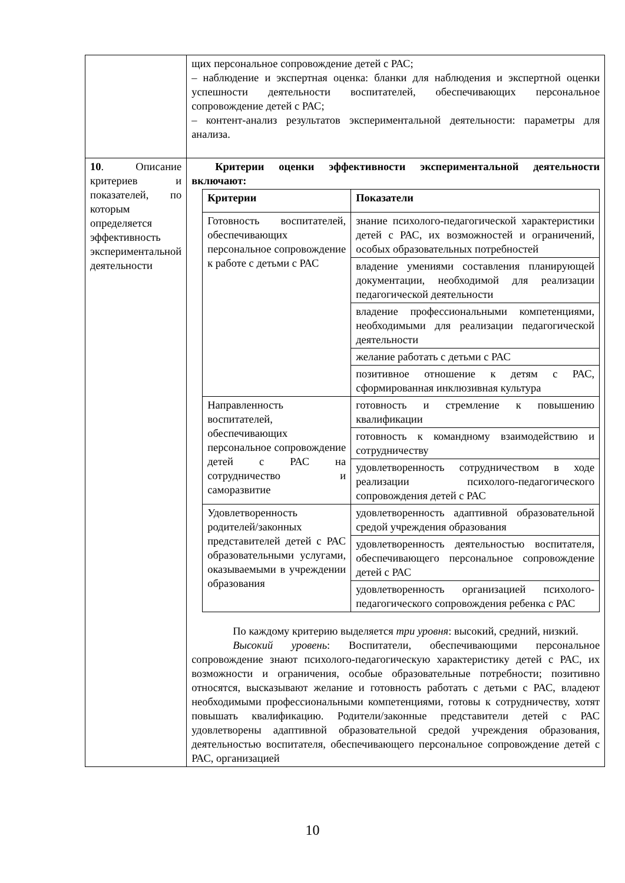| | щих персональное сопровождение детей с РАС; – наблюдение и экспертная оценка: бланки для наблюдения и экспертной оценки успешности деятельности воспитателей, обеспечивающих персональное сопровождение детей с РАС; – контент-анализ результатов экспериментальной деятельности: параметры для анализа. |
| 10 . Описание критериев и показателей, по которым определяется эффективность экспериментальной деятельности | Критерии оценки эффективности экспериментальной деятельности включают: / Критерии / Показатели / / --- / --- / / Готовность воспитателей, обеспечивающих персональное сопровождение к работе с детьми с РАС / знание психолого-педагогической характеристики детей с РАС, их возможностей и ограничений, особых образовательных потребностей / / / владение умениями составления планирующей документации, необходимой для реализации педагогической деятельности / / / владение профессиональными компетенциями, необходимыми для реализации педагогической деятельности / / / желание работать с детьми с РАС / / / позитивное отношение к детям с РАС, сформированная инклюзивная культура / / Направленность воспитателей, обеспечивающих персональное сопровождение детей с РАС на сотрудничество и саморазвитие / готовность и стремление к повышению квалификации / / / готовность к командному взаимодействию и сотрудничеству / / / удовлетворенность сотрудничеством в ходе реализации психолого-педагогического сопровождения детей с РАС / / Удовлетворенность родителей/законных представителей детей с РАС образовательными услугами, оказываемыми в учреждении образования / удовлетворенность адаптивной образовательной средой учреждения образования / / / удовлетворенность деятельностью воспитателя, обеспечивающего персональное сопровождение детей с РАС / / / удовлетворенность организацией психолого-педагогического сопровождения ребенка с РАС / По каждому критерию выделяется три уровня : высокий, средний, низкий. Высокий уровень : Воспитатели, обеспечивающими персональное сопровождение знают психолого-педагогическую характеристику детей с РАС, их возможности и ограничения, особые образовательные потребности; позитивно относятся, высказывают желание и готовность работать с детьми с РАС, владеют необходимыми профессиональными компетенциями, готовы к сотрудничеству, хотят повышать квалификацию. Родители/законные представители детей с РАС удовлетворены адаптивной образовательной средой учреждения образования, деятельностью воспитателя, обеспечивающего персональное сопровождение детей с РАС, организацией |
10